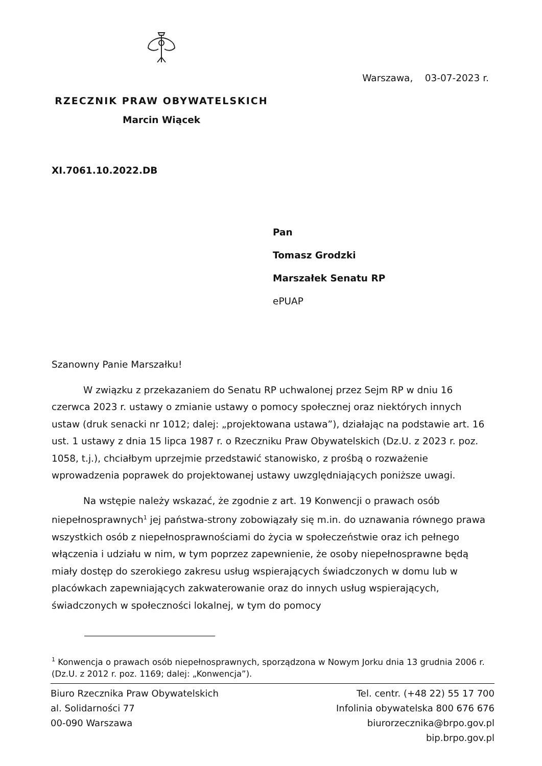RZECZNIK PRAW OBYWATELSKICH
Marcin Wiącek
Warszawa, 03-07-2023 r.
XI.7061.10.2022.DB
Pan
Tomasz Grodzki
Marszałek Senatu RP
ePUAP
Szanowny Panie Marszałku!
W związku z przekazaniem do Senatu RP uchwalonej przez Sejm RP w dniu 16 czerwca 2023 r. ustawy o zmianie ustawy o pomocy społecznej oraz niektórych innych ustaw (druk senacki nr 1012; dalej: „projektowana ustawa”), działając na podstawie art. 16 ust. 1 ustawy z dnia 15 lipca 1987 r. o Rzeczniku Praw Obywatelskich (Dz.U. z 2023 r. poz. 1058, t.j.), chciałbym uprzejmie przedstawić stanowisko, z prośbą o rozważenie wprowadzenia poprawek do projektowanej ustawy uwzględniających poniższe uwagi.
Na wstępie należy wskazać, że zgodnie z art. 19 Konwencji o prawach osób niepełnosprawnych<sup>1</sup> jej państwa-strony zobowiązały się m.in. do uznawania równego prawa wszystkich osób z niepełnosprawnościami do życia w społeczeństwie oraz ich pełnego włączenia i udziału w nim, w tym poprzez zapewnienie, że osoby niepełnosprawne będą miały dostęp do szerokiego zakresu usług wspierających świadczonych w domu lub w placówkach zapewniających zakwaterowanie oraz do innych usług wspierających, świadczonych w społeczności lokalnej, w tym do pomocy
<sup>1</sup> Konwencja o prawach osób niepełnosprawnych, sporządzona w Nowym Jorku dnia 13 grudnia 2006 r. (Dz.U. z 2012 r. poz. 1169; dalej: „Konwencja”).
Biuro Rzecznika Praw Obywatelskich
al. Solidarności 77
00-090 Warszawa
Tel. centr. (+48 22) 55 17 700
Infolinia obywatelska 800 676 676
biurorzecznika@brpo.gov.pl
bip.brpo.gov.pl